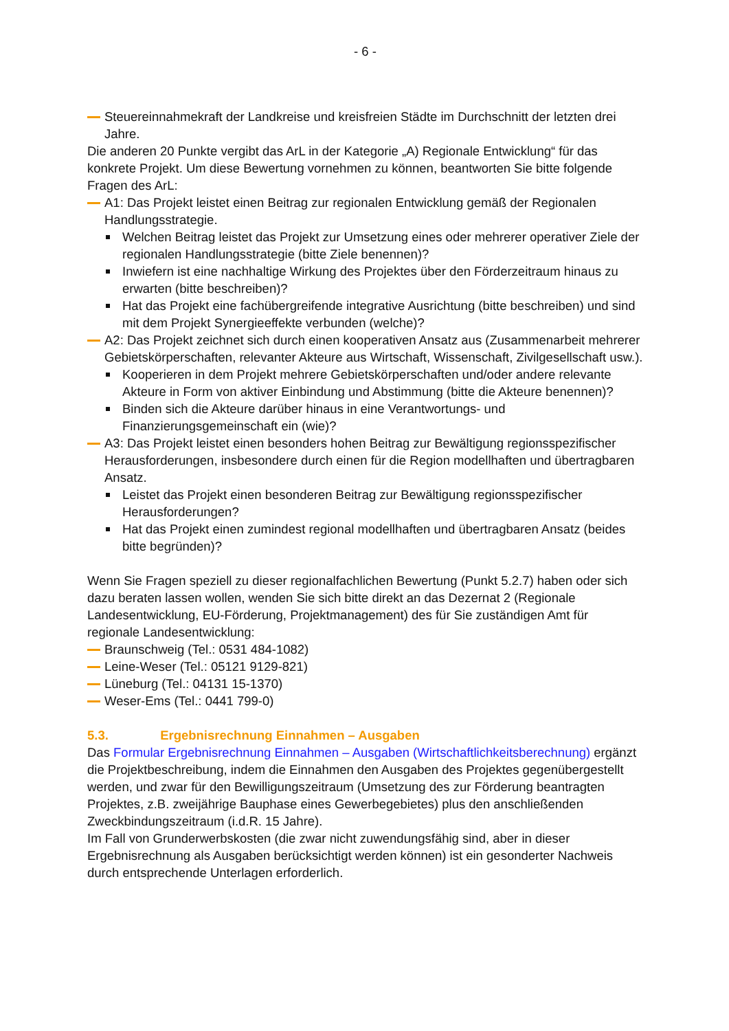- 6 -
Steuereinnahmekraft der Landkreise und kreisfreien Städte im Durchschnitt der letzten drei Jahre.
Die anderen 20 Punkte vergibt das ArL in der Kategorie „A) Regionale Entwicklung“ für das konkrete Projekt. Um diese Bewertung vornehmen zu können, beantworten Sie bitte folgende Fragen des ArL:
A1: Das Projekt leistet einen Beitrag zur regionalen Entwicklung gemäß der Regionalen Handlungsstrategie.
Welchen Beitrag leistet das Projekt zur Umsetzung eines oder mehrerer operativer Ziele der regionalen Handlungsstrategie (bitte Ziele benennen)?
Inwiefern ist eine nachhaltige Wirkung des Projektes über den Förderzeitraum hinaus zu erwarten (bitte beschreiben)?
Hat das Projekt eine fachübergreifende integrative Ausrichtung (bitte beschreiben) und sind mit dem Projekt Synergieeffekte verbunden (welche)?
A2: Das Projekt zeichnet sich durch einen kooperativen Ansatz aus (Zusammenarbeit mehrerer Gebietskörperschaften, relevanter Akteure aus Wirtschaft, Wissenschaft, Zivilgesellschaft usw.).
Kooperieren in dem Projekt mehrere Gebietskörperschaften und/oder andere relevante Akteure in Form von aktiver Einbindung und Abstimmung (bitte die Akteure benennen)?
Binden sich die Akteure darüber hinaus in eine Verantwortungs- und Finanzierungsgemeinschaft ein (wie)?
A3: Das Projekt leistet einen besonders hohen Beitrag zur Bewältigung regionsspezifischer Herausforderungen, insbesondere durch einen für die Region modellhaften und übertragbaren Ansatz.
Leistet das Projekt einen besonderen Beitrag zur Bewältigung regionsspezifischer Herausforderungen?
Hat das Projekt einen zumindest regional modellhaften und übertragbaren Ansatz (beides bitte begründen)?
Wenn Sie Fragen speziell zu dieser regionalfachlichen Bewertung (Punkt 5.2.7) haben oder sich dazu beraten lassen wollen, wenden Sie sich bitte direkt an das Dezernat 2 (Regionale Landesentwicklung, EU-Förderung, Projektmanagement) des für Sie zuständigen Amt für regionale Landesentwicklung:
Braunschweig (Tel.: 0531 484-1082)
Leine-Weser (Tel.: 05121 9129-821)
Lüneburg (Tel.: 04131 15-1370)
Weser-Ems (Tel.: 0441 799-0)
5.3. Ergebnisrechnung Einnahmen – Ausgaben
Das Formular Ergebnisrechnung Einnahmen – Ausgaben (Wirtschaftlichkeitsberechnung) ergänzt die Projektbeschreibung, indem die Einnahmen den Ausgaben des Projektes gegenübergestellt werden, und zwar für den Bewilligungszeitraum (Umsetzung des zur Förderung beantragten Projektes, z.B. zweijährige Bauphase eines Gewerbegebietes) plus den anschließenden Zweckbindungszeitraum (i.d.R. 15 Jahre).
Im Fall von Grunderwerbskosten (die zwar nicht zuwendungsfähig sind, aber in dieser Ergebnisrechnung als Ausgaben berücksichtigt werden können) ist ein gesonderter Nachweis durch entsprechende Unterlagen erforderlich.